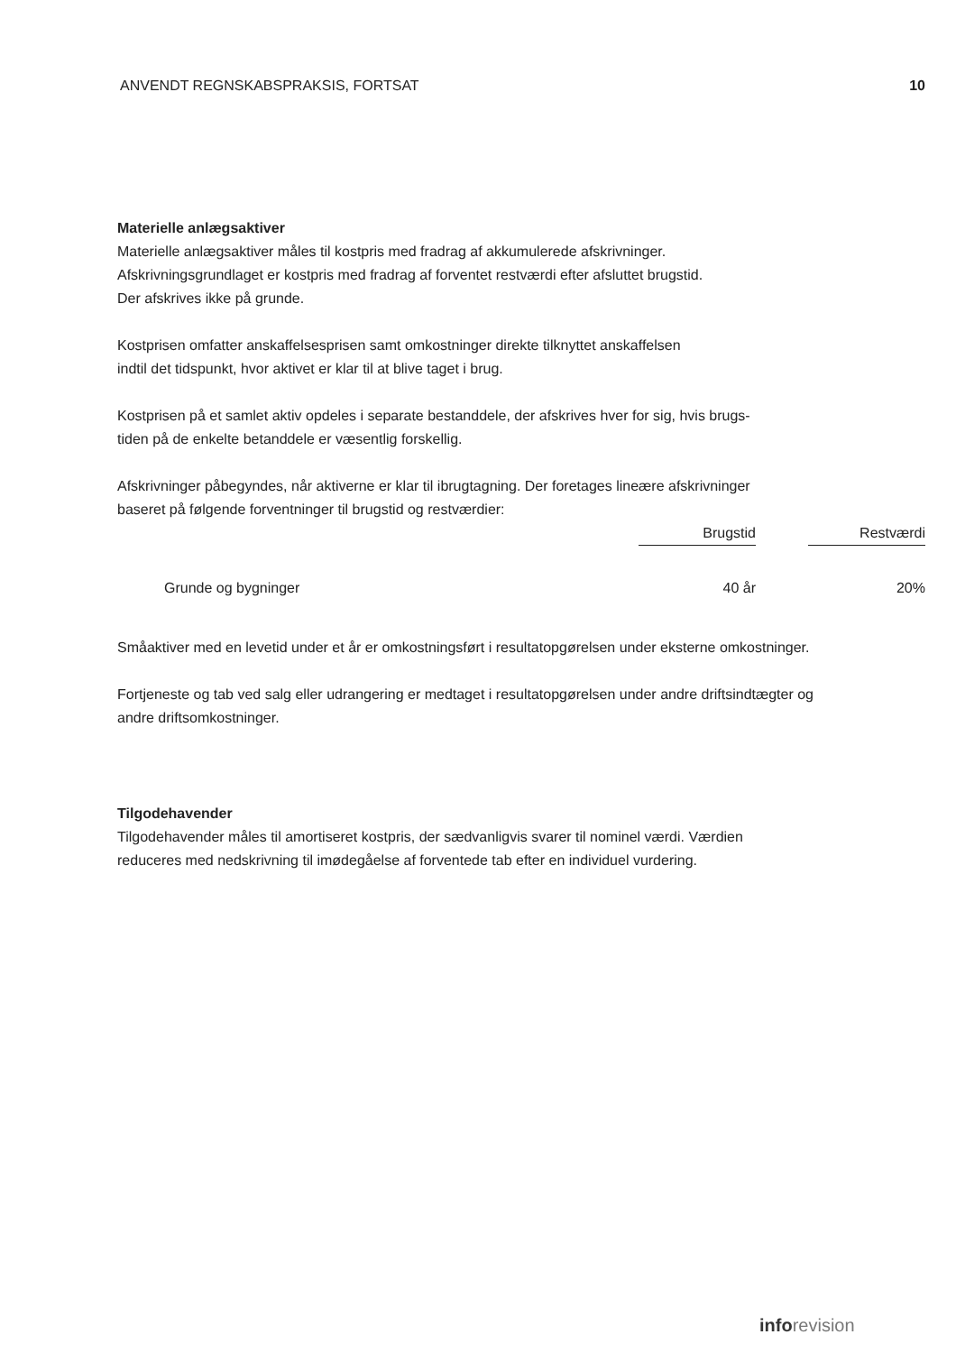ANVENDT REGNSKABSPRAKSIS, FORTSAT 10
Materielle anlægsaktiver
Materielle anlægsaktiver måles til kostpris med fradrag af akkumulerede afskrivninger.
Afskrivningsgrundlaget er kostpris med fradrag af forventet restværdi efter afsluttet brugstid.
Der afskrives ikke på grunde.
Kostprisen omfatter anskaffelsesprisen samt omkostninger direkte tilknyttet anskaffelsen
indtil det tidspunkt, hvor aktivet er klar til at blive taget i brug.
Kostprisen på et samlet aktiv opdeles i separate bestanddele, der afskrives hver for sig, hvis brugs-
tiden på de enkelte betanddele er væsentlig forskellig.
Afskrivninger påbegyndes, når aktiverne er klar til ibrugtagning. Der foretages lineære afskrivninger
baseret på følgende forventninger til brugstid og restværdier:
| | Brugstid | Restværdi |
| --- | --- | --- |
| Grunde og bygninger | 40 år | 20% |
Småaktiver med en levetid under et år er omkostningsført i resultatopgørelsen under eksterne omkostninger.
Fortjeneste og tab ved salg eller udrangering er medtaget i resultatopgørelsen under andre driftsindtægter og
andre driftsomkostninger.
Tilgodehavender
Tilgodehavender måles til amortiseret kostpris, der sædvanligvis svarer til nominel værdi. Værdien
reduceres med nedskrivning til imødegåelse af forventede tab efter en individuel vurdering.
info revision